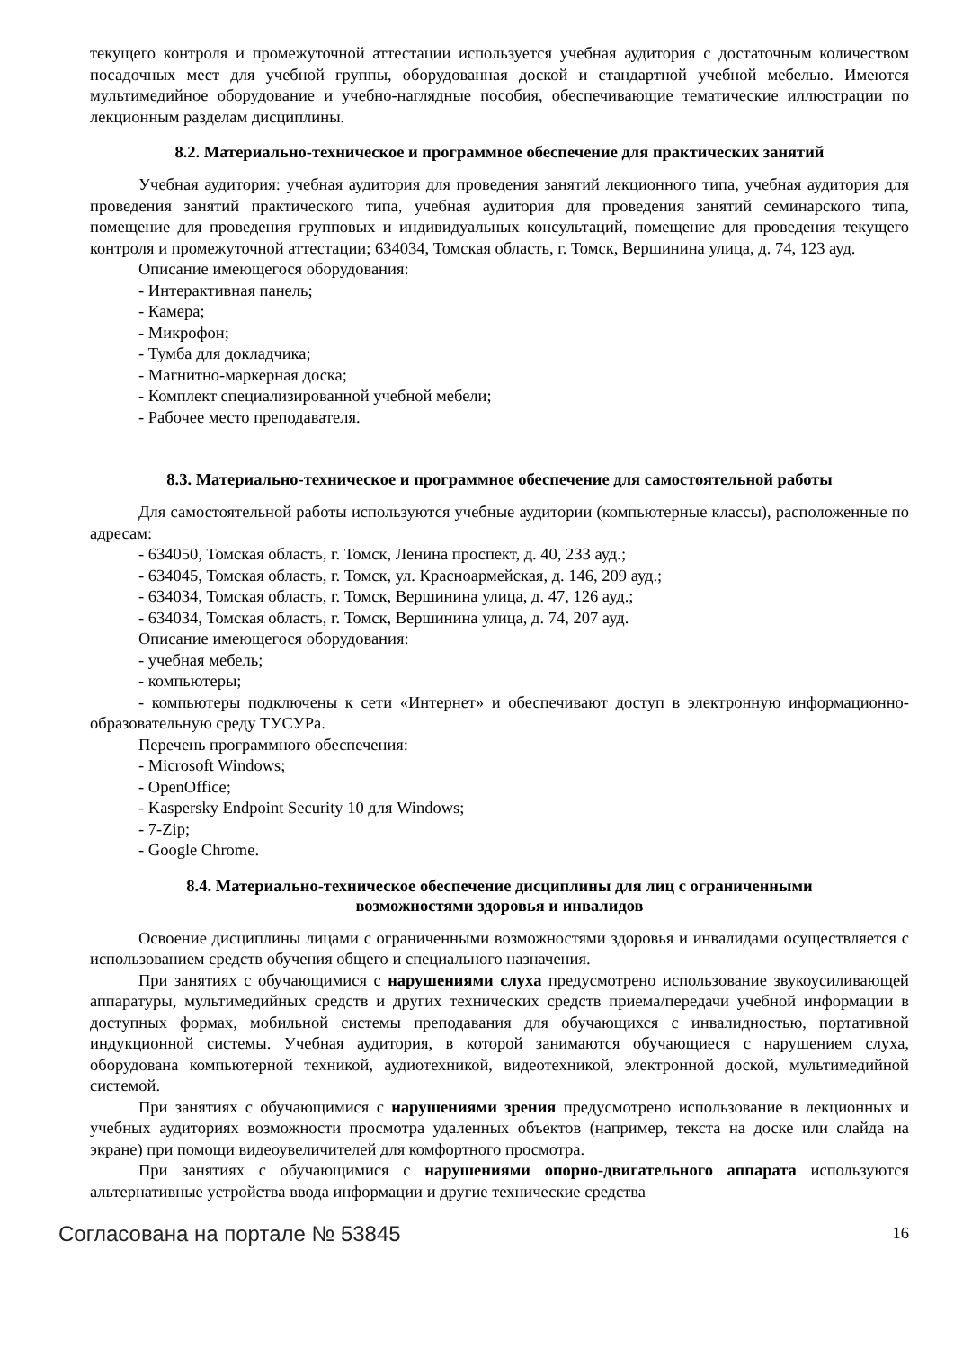текущего контроля и промежуточной аттестации используется учебная аудитория с достаточным количеством посадочных мест для учебной группы, оборудованная доской и стандартной учебной мебелью. Имеются мультимедийное оборудование и учебно-наглядные пособия, обеспечивающие тематические иллюстрации по лекционным разделам дисциплины.
8.2. Материально-техническое и программное обеспечение для практических занятий
Учебная аудитория: учебная аудитория для проведения занятий лекционного типа, учебная аудитория для проведения занятий практического типа, учебная аудитория для проведения занятий семинарского типа, помещение для проведения групповых и индивидуальных консультаций, помещение для проведения текущего контроля и промежуточной аттестации; 634034, Томская область, г. Томск, Вершинина улица, д. 74, 123 ауд.
Описание имеющегося оборудования:
- Интерактивная панель;
- Камера;
- Микрофон;
- Тумба для докладчика;
- Магнитно-маркерная доска;
- Комплект специализированной учебной мебели;
- Рабочее место преподавателя.
8.3. Материально-техническое и программное обеспечение для самостоятельной работы
Для самостоятельной работы используются учебные аудитории (компьютерные классы), расположенные по адресам:
- 634050, Томская область, г. Томск, Ленина проспект, д. 40, 233 ауд.;
- 634045, Томская область, г. Томск, ул. Красноармейская, д. 146, 209 ауд.;
- 634034, Томская область, г. Томск, Вершинина улица, д. 47, 126 ауд.;
- 634034, Томская область, г. Томск, Вершинина улица, д. 74, 207 ауд.
Описание имеющегося оборудования:
- учебная мебель;
- компьютеры;
- компьютеры подключены к сети «Интернет» и обеспечивают доступ в электронную информационно-образовательную среду ТУСУРа.
Перечень программного обеспечения:
- Microsoft Windows;
- OpenOffice;
- Kaspersky Endpoint Security 10 для Windows;
- 7-Zip;
- Google Chrome.
8.4. Материально-техническое обеспечение дисциплины для лиц с ограниченными
возможностями здоровья и инвалидов
Освоение дисциплины лицами с ограниченными возможностями здоровья и инвалидами осуществляется с использованием средств обучения общего и специального назначения.
При занятиях с обучающимися с нарушениями слуха предусмотрено использование звукоусиливающей аппаратуры, мультимедийных средств и других технических средств приема/передачи учебной информации в доступных формах, мобильной системы преподавания для обучающихся с инвалидностью, портативной индукционной системы. Учебная аудитория, в которой занимаются обучающиеся с нарушением слуха, оборудована компьютерной техникой, аудиотехникой, видеотехникой, электронной доской, мультимедийной системой.
При занятиях с обучающимися с нарушениями зрения предусмотрено использование в лекционных и учебных аудиториях возможности просмотра удаленных объектов (например, текста на доске или слайда на экране) при помощи видеоувеличителей для комфортного просмотра.
При занятиях с обучающимися с нарушениями опорно-двигательного аппарата используются альтернативные устройства ввода информации и другие технические средства
Согласована на портале № 53845 16